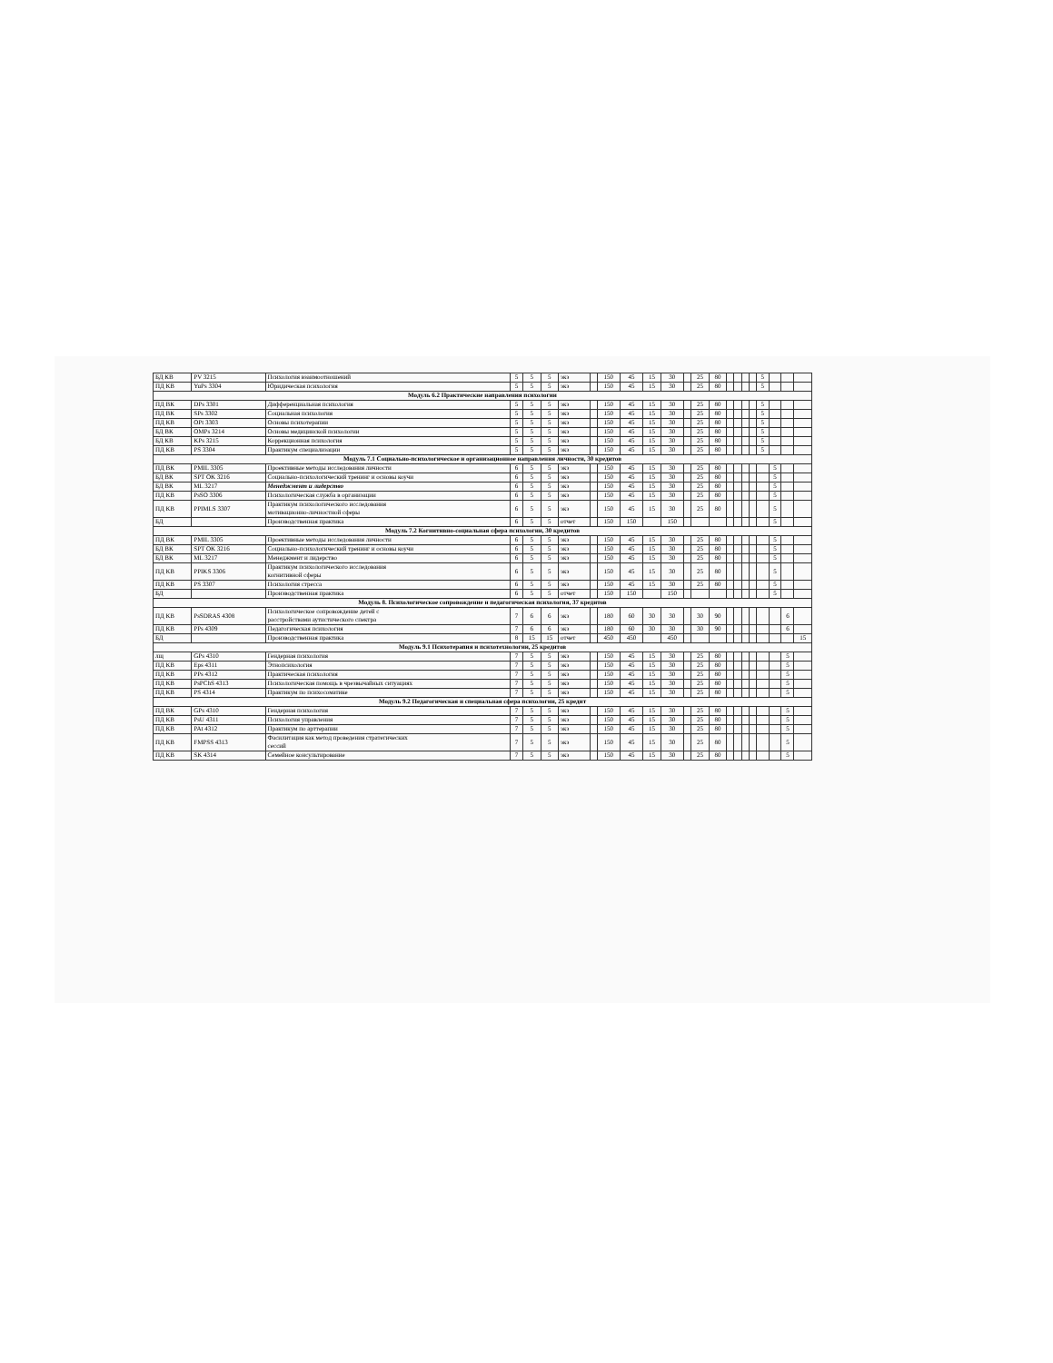| БД КВ | PV 3215 | Психология взаимоотношений | 5 | 5 | 5 | экз | | 150 | 45 | 15 | 30 | | 25 | 80 | | | | | 5 | | | |
| ПД КВ | YuPs 3304 | Юридическая психология | 5 | 5 | 5 | экз | | 150 | 45 | 15 | 30 | | 25 | 80 | | | | | 5 | | | |
| Модуль 6.2 Практические направления психологии | | | | | | | | | | | | | | | | | | | | | | |
| ПД ВК | DPs 3301 | Дифференциальная психология | 5 | 5 | 5 | экз | | 150 | 45 | 15 | 30 | | 25 | 80 | | | | | 5 | | | |
| ПД ВК | SPs 3302 | Социальная психология | 5 | 5 | 5 | экз | | 150 | 45 | 15 | 30 | | 25 | 80 | | | | | 5 | | | |
| ПД КВ | OPt 3303 | Основы психотерапии | 5 | 5 | 5 | экз | | 150 | 45 | 15 | 30 | | 25 | 80 | | | | | 5 | | | |
| БД ВК | OMPs 3214 | Основы медицинской психологии | 5 | 5 | 5 | экз | | 150 | 45 | 15 | 30 | | 25 | 80 | | | | | 5 | | | |
| БД КВ | KPs 3215 | Коррекционная психология | 5 | 5 | 5 | экз | | 150 | 45 | 15 | 30 | | 25 | 80 | | | | | 5 | | | |
| ПД КВ | PS 3304 | Практикум специализации | 5 | 5 | 5 | экз | | 150 | 45 | 15 | 30 | | 25 | 80 | | | | | 5 | | | |
| Модуль 7.1 Социально-психологическое и организационное направления личности, 30 кредитов | | | | | | | | | | | | | | | | | | | | | | |
| ПД ВК | PMIL 3305 | Проективные методы исследования личности | 6 | 5 | 5 | экз | | 150 | 45 | 15 | 30 | | 25 | 80 | | | | | | 5 | | |
| БД ВК | SPT OK 3216 | Социально-психологический тренинг и основы коучи | 6 | 5 | 5 | экз | | 150 | 45 | 15 | 30 | | 25 | 80 | | | | | | 5 | | |
| БД ВК | ML 3217 | Менеджмент и лидерство | 6 | 5 | 5 | экз | | 150 | 45 | 15 | 30 | | 25 | 80 | | | | | | 5 | | |
| ПД КВ | PsSO 3306 | Психологическая служба в организации | 6 | 5 | 5 | экз | | 150 | 45 | 15 | 30 | | 25 | 80 | | | | | | 5 | | |
| ПД КВ | PPIMLS 3307 | Практикум психологического исследования мотивационно-личностной сферы | 6 | 5 | 5 | экз | | 150 | 45 | 15 | 30 | | 25 | 80 | | | | | | 5 | | |
| БД | | Производственная практика | 6 | 5 | 5 | отчет | | 150 | 150 | | 150 | | | | | | | | | 5 | | |
| Модуль 7.2 Когнитивно-социальная сфера психологии, 30 кредитов | | | | | | | | | | | | | | | | | | | | | | |
| ПД ВК | PMIL 3305 | Проективные методы исследования личности | 6 | 5 | 5 | экз | | 150 | 45 | 15 | 30 | | 25 | 80 | | | | | | 5 | | |
| БД ВК | SPT OK 3216 | Социально-психологический тренинг и основы коучи | 6 | 5 | 5 | экз | | 150 | 45 | 15 | 30 | | 25 | 80 | | | | | | 5 | | |
| БД ВК | ML 3217 | Менеджмент и лидерство | 6 | 5 | 5 | экз | | 150 | 45 | 15 | 30 | | 25 | 80 | | | | | | 5 | | |
| ПД КВ | PPIKS 3306 | Практикум психологического исследования когнитивной сферы | 6 | 5 | 5 | экз | | 150 | 45 | 15 | 30 | | 25 | 80 | | | | | | 5 | | |
| ПД КВ | PS 3307 | Психология стресса | 6 | 5 | 5 | экз | | 150 | 45 | 15 | 30 | | 25 | 80 | | | | | | 5 | | |
| БД | | Производственная практика | 6 | 5 | 5 | отчет | | 150 | 150 | | 150 | | | | | | | | | 5 | | |
| Модуль 8. Психологическое сопровождение и педагогическая психология, 37 кредитов | | | | | | | | | | | | | | | | | | | | | | |
| ПД КВ | PsSDRAS 4308 | Психологическое сопровождение детей с расстройствами аутистического спектра | 7 | 6 | 6 | экз | | 180 | 60 | 30 | 30 | | 30 | 90 | | | | | | | 6 | |
| ПД КВ | PPs 4309 | Педагогическая психология | 7 | 6 | 6 | экз | | 180 | 60 | 30 | 30 | | 30 | 90 | | | | | | | 6 | |
| БД | | Производственная практика | 8 | 15 | 15 | отчет | | 450 | 450 | | 450 | | | | | | | | | | | 15 |
| Модуль 9.1 Психотерапия и психотехнологии, 25 кредитов | | | | | | | | | | | | | | | | | | | | | | |
| лщ | GPs 4310 | Гендерная психология | 7 | 5 | 5 | экз | | 150 | 45 | 15 | 30 | | 25 | 80 | | | | | | | 5 | |
| ПД КВ | Eps 4311 | Этнопсихология | 7 | 5 | 5 | экз | | 150 | 45 | 15 | 30 | | 25 | 80 | | | | | | | 5 | |
| ПД КВ | PPs 4312 | Практическая психология | 7 | 5 | 5 | экз | | 150 | 45 | 15 | 30 | | 25 | 80 | | | | | | | 5 | |
| ПД КВ | PsPChS 4313 | Психологическая помощь в чрезвычайных ситуациях | 7 | 5 | 5 | экз | | 150 | 45 | 15 | 30 | | 25 | 80 | | | | | | | 5 | |
| ПД КВ | PS 4314 | Практикум по психосоматике | 7 | 5 | 5 | экз | | 150 | 45 | 15 | 30 | | 25 | 80 | | | | | | | 5 | |
| Модуль 9.2 Педагогическая и специальная сфера психологии, 25 кредит | | | | | | | | | | | | | | | | | | | | | | |
| ПД ВК | GPs 4310 | Гендерная психология | 7 | 5 | 5 | экз | | 150 | 45 | 15 | 30 | | 25 | 80 | | | | | | | 5 | |
| ПД КВ | PsU 4311 | Психология управления | 7 | 5 | 5 | экз | | 150 | 45 | 15 | 30 | | 25 | 80 | | | | | | | 5 | |
| ПД КВ | PAt 4312 | Практикум по арттерапии | 7 | 5 | 5 | экз | | 150 | 45 | 15 | 30 | | 25 | 80 | | | | | | | 5 | |
| ПД КВ | FMPSS 4313 | Фасилитация как метод проведения стратегических сессий | 7 | 5 | 5 | экз | | 150 | 45 | 15 | 30 | | 25 | 80 | | | | | | | 5 | |
| ПД КВ | SK 4314 | Семейное консультирование | 7 | 5 | 5 | экз | | 150 | 45 | 15 | 30 | | 25 | 80 | | | | | | | 5 | |